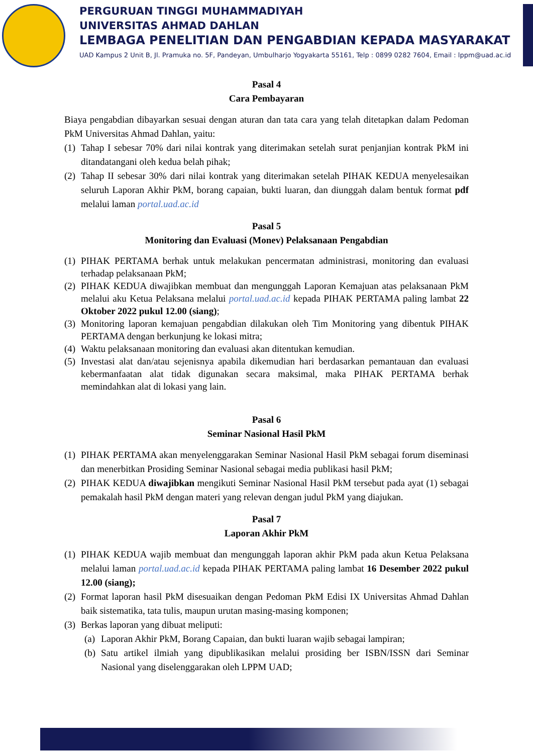PERGURUAN TINGGI MUHAMMADIYAH
UNIVERSITAS AHMAD DAHLAN
LEMBAGA PENELITIAN DAN PENGABDIAN KEPADA MASYARAKAT
UAD Kampus 2 Unit B, Jl. Pramuka no. 5F, Pandeyan, Umbulharjo Yogyakarta 55161, Telp : 0899 0282 7604, Email : lppm@uad.ac.id
Pasal 4
Cara Pembayaran
Biaya pengabdian dibayarkan sesuai dengan aturan dan tata cara yang telah ditetapkan dalam Pedoman PkM Universitas Ahmad Dahlan, yaitu:
(1) Tahap I sebesar 70% dari nilai kontrak yang diterimakan setelah surat penjanjian kontrak PkM ini ditandatangani oleh kedua belah pihak;
(2) Tahap II sebesar 30% dari nilai kontrak yang diterimakan setelah PIHAK KEDUA menyelesaikan seluruh Laporan Akhir PkM, borang capaian, bukti luaran, dan diunggah dalam bentuk format pdf melalui laman portal.uad.ac.id
Pasal 5
Monitoring dan Evaluasi (Monev) Pelaksanaan Pengabdian
(1) PIHAK PERTAMA berhak untuk melakukan pencermatan administrasi, monitoring dan evaluasi terhadap pelaksanaan PkM;
(2) PIHAK KEDUA diwajibkan membuat dan mengunggah Laporan Kemajuan atas pelaksanaan PkM melalui aku Ketua Pelaksana melalui portal.uad.ac.id kepada PIHAK PERTAMA paling lambat 22 Oktober 2022 pukul 12.00 (siang);
(3) Monitoring laporan kemajuan pengabdian dilakukan oleh Tim Monitoring yang dibentuk PIHAK PERTAMA dengan berkunjung ke lokasi mitra;
(4) Waktu pelaksanaan monitoring dan evaluasi akan ditentukan kemudian.
(5) Investasi alat dan/atau sejenisnya apabila dikemudian hari berdasarkan pemantauan dan evaluasi kebermanfaatan alat tidak digunakan secara maksimal, maka PIHAK PERTAMA berhak memindahkan alat di lokasi yang lain.
Pasal 6
Seminar Nasional Hasil PkM
(1) PIHAK PERTAMA akan menyelenggarakan Seminar Nasional Hasil PkM sebagai forum diseminasi dan menerbitkan Prosiding Seminar Nasional sebagai media publikasi hasil PkM;
(2) PIHAK KEDUA diwajibkan mengikuti Seminar Nasional Hasil PkM tersebut pada ayat (1) sebagai pemakalah hasil PkM dengan materi yang relevan dengan judul PkM yang diajukan.
Pasal 7
Laporan Akhir PkM
(1) PIHAK KEDUA wajib membuat dan mengunggah laporan akhir PkM pada akun Ketua Pelaksana melalui laman portal.uad.ac.id kepada PIHAK PERTAMA paling lambat 16 Desember 2022 pukul 12.00 (siang);
(2) Format laporan hasil PkM disesuaikan dengan Pedoman PkM Edisi IX Universitas Ahmad Dahlan baik sistematika, tata tulis, maupun urutan masing-masing komponen;
(3) Berkas laporan yang dibuat meliputi:
(a) Laporan Akhir PkM, Borang Capaian, dan bukti luaran wajib sebagai lampiran;
(b) Satu artikel ilmiah yang dipublikasikan melalui prosiding ber ISBN/ISSN dari Seminar Nasional yang diselenggarakan oleh LPPM UAD;